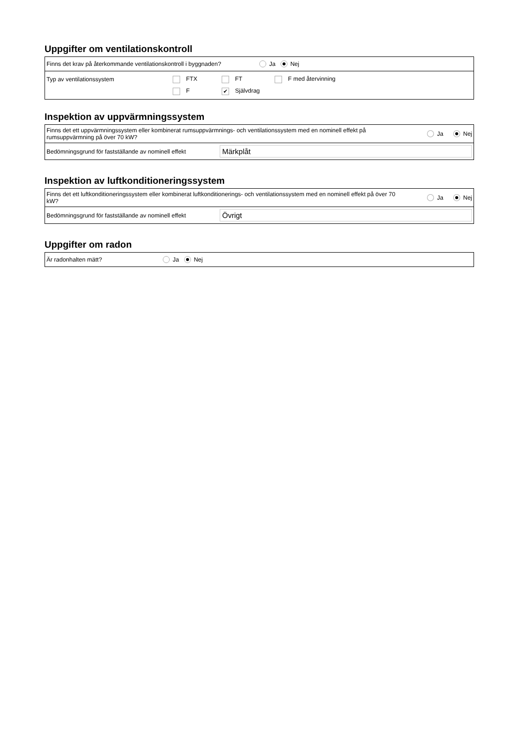Uppgifter om ventilationskontroll
Finns det krav på återkommande ventilationskontroll i byggnaden? Ja Nej
Typ av ventilationssystem FTX FT F med återvinning
F ✔ Självdrag
Inspektion av uppvärmningssystem
Finns det ett uppvärmningssystem eller kombinerat rumsuppvärmnings- och ventilationssystem med en nominell effekt på rumsuppvärmning på över 70 kW? Ja Nej
Bedömningsgrund för fastställande av nominell effekt Märkplåt
Inspektion av luftkonditioneringssystem
Finns det ett luftkonditioneringssystem eller kombinerat luftkonditionerings- och ventilationssystem med en nominell effekt på över 70 kW? Ja Nej
Bedömningsgrund för fastställande av nominell effekt Övrigt
Uppgifter om radon
Är radonhalten mätt? Ja Nej